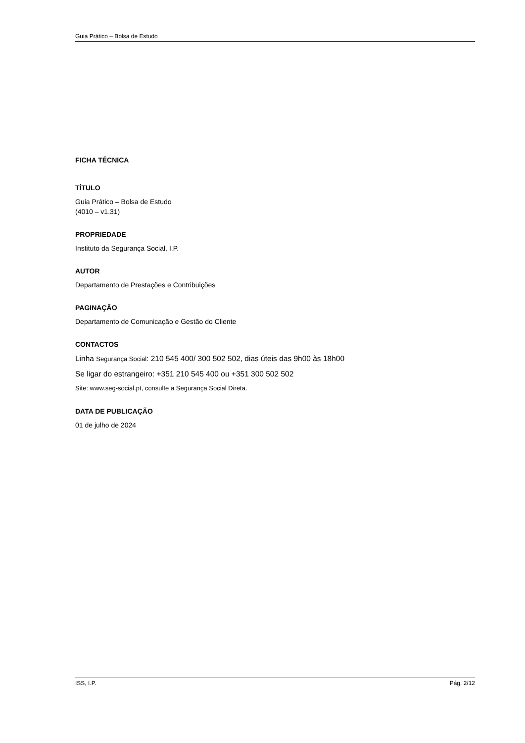Guia Prático – Bolsa de Estudo
FICHA TÉCNICA
TÍTULO
Guia Prático – Bolsa de Estudo
(4010 – v1.31)
PROPRIEDADE
Instituto da Segurança Social, I.P.
AUTOR
Departamento de Prestações e Contribuições
PAGINAÇÃO
Departamento de Comunicação e Gestão do Cliente
CONTACTOS
Linha Segurança Social: 210 545 400/ 300 502 502, dias úteis das 9h00 às 18h00
Se ligar do estrangeiro: +351 210 545 400 ou +351 300 502 502
Site: www.seg-social.pt, consulte a Segurança Social Direta.
DATA DE PUBLICAÇÃO
01 de julho de 2024
ISS, I.P. Pág. 2/12